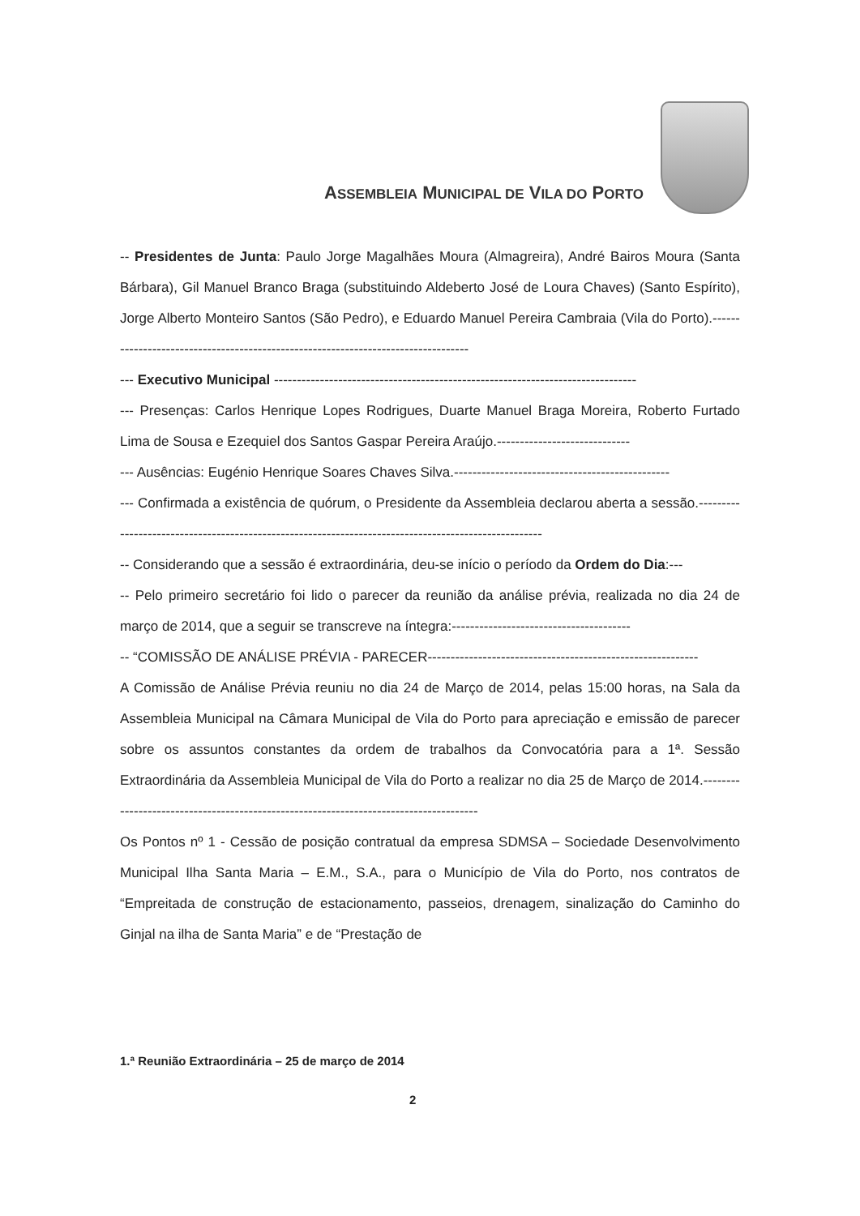ASSEMBLEIA MUNICIPAL DE VILA DO PORTO
-- Presidentes de Junta: Paulo Jorge Magalhães Moura (Almagreira), André Bairos Moura (Santa Bárbara), Gil Manuel Branco Braga (substituindo Aldeberto José de Loura Chaves) (Santo Espírito), Jorge Alberto Monteiro Santos (São Pedro), e Eduardo Manuel Pereira Cambraia (Vila do Porto).----------------------------------------------------------------------------------
--- Executivo Municipal -------------------------------------------------------------------------------
--- Presenças: Carlos Henrique Lopes Rodrigues, Duarte Manuel Braga Moreira, Roberto Furtado Lima de Sousa e Ezequiel dos Santos Gaspar Pereira Araújo.-----------------------------
--- Ausências: Eugénio Henrique Soares Chaves Silva.-----------------------------------------------
--- Confirmada a existência de quórum, o Presidente da Assembleia declarou aberta a sessão.-----------------------------------------------------------------------------------------------------
-- Considerando que a sessão é extraordinária, deu-se início o período da Ordem do Dia:---
-- Pelo primeiro secretário foi lido o parecer da reunião da análise prévia, realizada no dia 24 de março de 2014, que a seguir se transcreve na íntegra:---------------------------------------
-- “COMISSÃO DE ANÁLISE PRÉVIA - PARECER-----------------------------------------------------------
A Comissão de Análise Prévia reuniu no dia 24 de Março de 2014, pelas 15:00 horas, na Sala da Assembleia Municipal na Câmara Municipal de Vila do Porto para apreciação e emissão de parecer sobre os assuntos constantes da ordem de trabalhos da Convocatória para a 1ª. Sessão Extraordinária da Assembleia Municipal de Vila do Porto a realizar no dia 25 de Março de 2014.--------------------------------------------------------------------------------------
Os Pontos nº 1 - Cessão de posição contratual da empresa SDMSA – Sociedade Desenvolvimento Municipal Ilha Santa Maria – E.M., S.A., para o Município de Vila do Porto, nos contratos de “Empreitada de construção de estacionamento, passeios, drenagem, sinalização do Caminho do Ginjal na ilha de Santa Maria” e de “Prestação de
1.ª Reunião Extraordinária – 25 de março de 2014
2